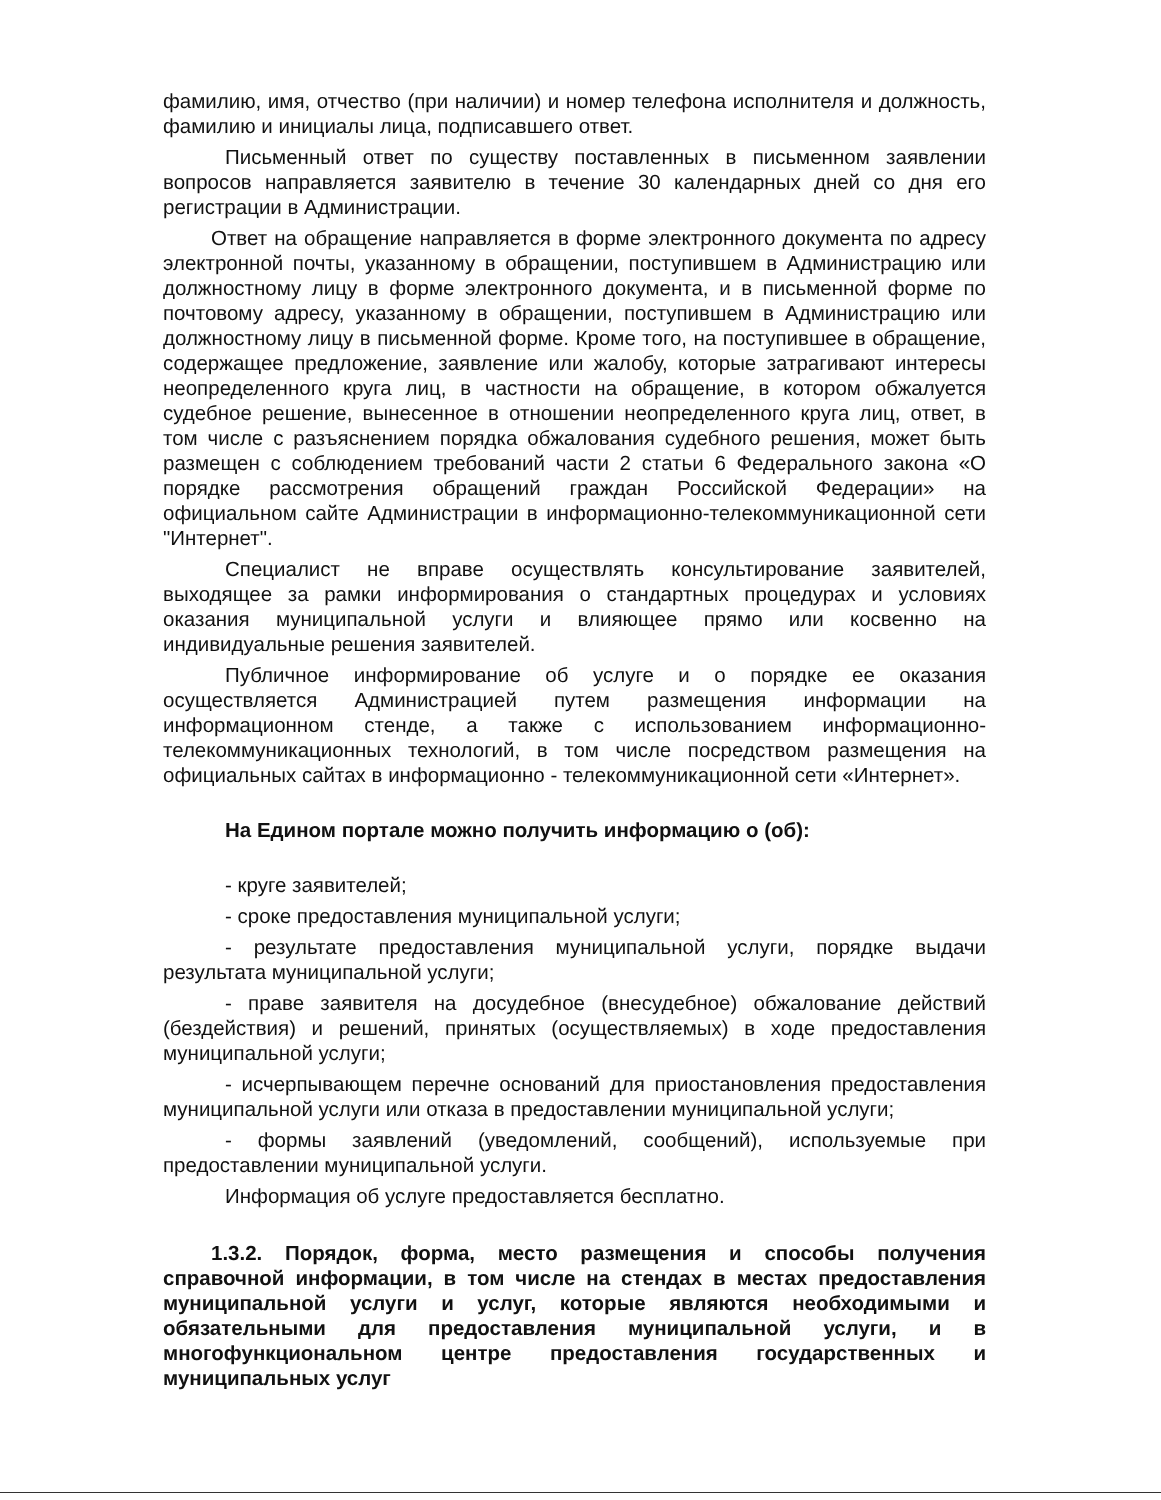фамилию, имя, отчество (при наличии) и номер телефона исполнителя и должность, фамилию и инициалы лица, подписавшего ответ.
Письменный ответ по существу поставленных в письменном заявлении вопросов направляется заявителю в течение 30 календарных дней со дня его регистрации в Администрации.
Ответ на обращение направляется в форме электронного документа по адресу электронной почты, указанному в обращении, поступившем в Администрацию или должностному лицу в форме электронного документа, и в письменной форме по почтовому адресу, указанному в обращении, поступившем в Администрацию или должностному лицу в письменной форме. Кроме того, на поступившее в обращение, содержащее предложение, заявление или жалобу, которые затрагивают интересы неопределенного круга лиц, в частности на обращение, в котором обжалуется судебное решение, вынесенное в отношении неопределенного круга лиц, ответ, в том числе с разъяснением порядка обжалования судебного решения, может быть размещен с соблюдением требований части 2 статьи 6 Федерального закона «О порядке рассмотрения обращений граждан Российской Федерации» на официальном сайте Администрации в информационно-телекоммуникационной сети "Интернет".
Специалист не вправе осуществлять консультирование заявителей, выходящее за рамки информирования о стандартных процедурах и условиях оказания муниципальной услуги и влияющее прямо или косвенно на индивидуальные решения заявителей.
Публичное информирование об услуге и о порядке ее оказания осуществляется Администрацией путем размещения информации на информационном стенде, а также с использованием информационно-телекоммуникационных технологий, в том числе посредством размещения на официальных сайтах в информационно - телекоммуникационной сети «Интернет».
На Едином портале можно получить информацию о (об):
- круге заявителей;
- сроке предоставления муниципальной услуги;
- результате предоставления муниципальной услуги, порядке выдачи результата муниципальной услуги;
- праве заявителя на досудебное (внесудебное) обжалование действий (бездействия) и решений, принятых (осуществляемых) в ходе предоставления муниципальной услуги;
- исчерпывающем перечне оснований для приостановления предоставления муниципальной услуги или отказа в предоставлении муниципальной услуги;
- формы заявлений (уведомлений, сообщений), используемые при предоставлении муниципальной услуги.
Информация об услуге предоставляется бесплатно.
1.3.2. Порядок, форма, место размещения и способы получения справочной информации, в том числе на стендах в местах предоставления муниципальной услуги и услуг, которые являются необходимыми и обязательными для предоставления муниципальной услуги, и в многофункциональном центре предоставления государственных и муниципальных услуг